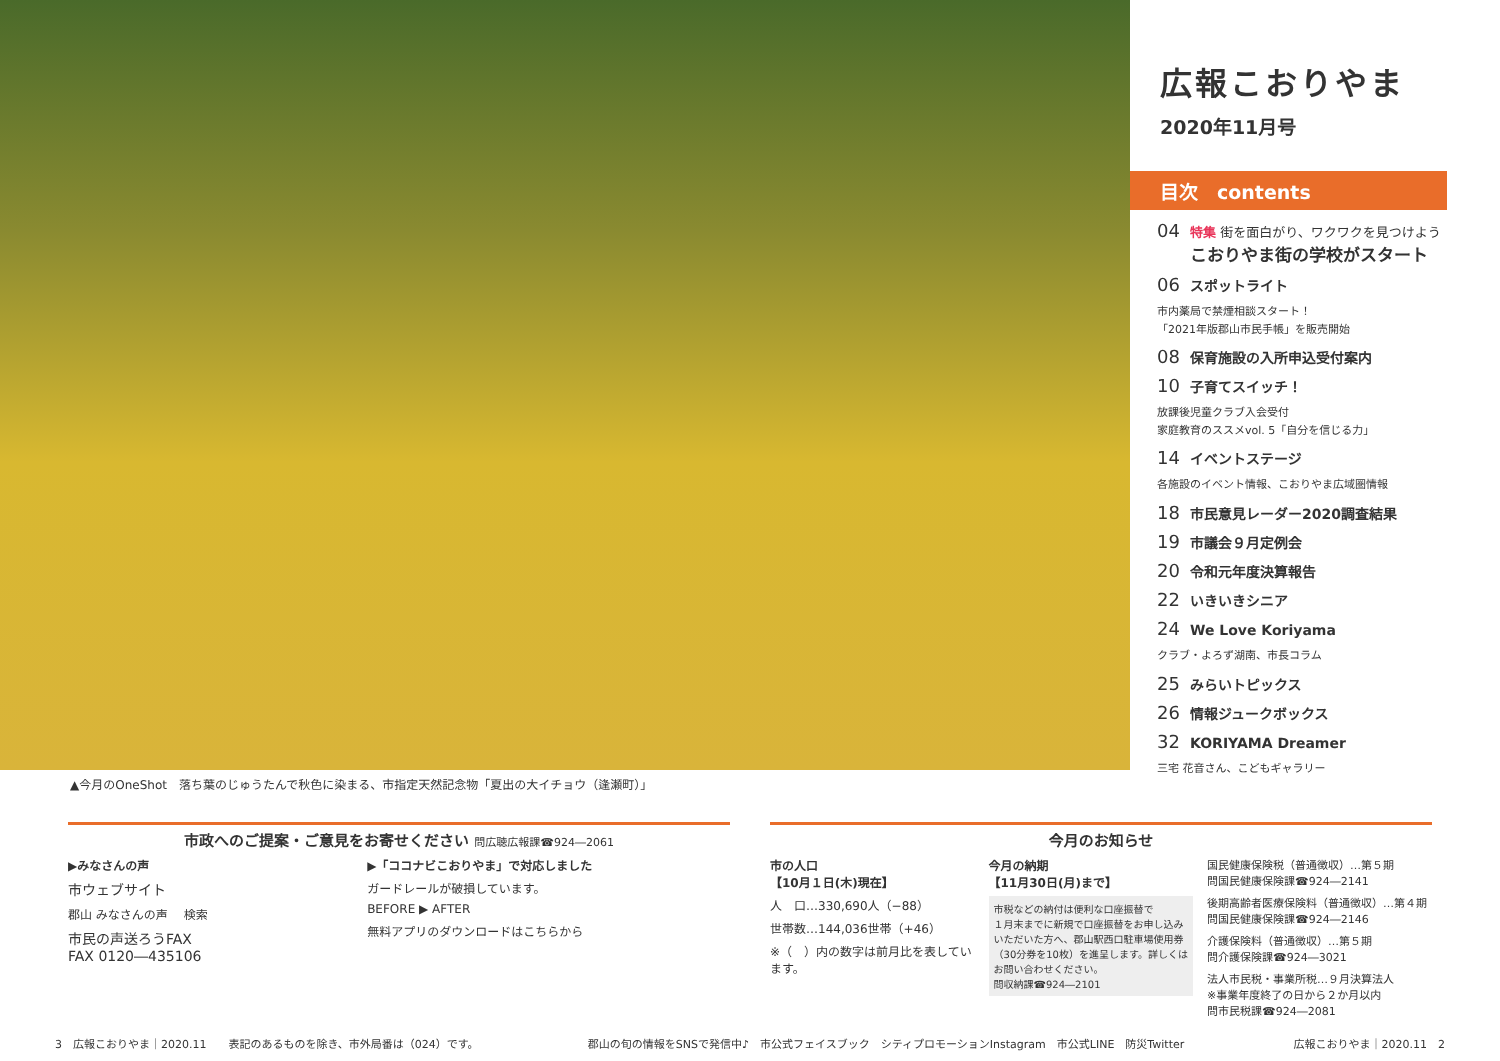広報こおりやま
2020年11月号
目次　contents
04 特集 街を面白がり、ワクワクを見つけよう
こおりやま街の学校がスタート
06 スポットライト
市内薬局で禁煙相談スタート！
「2021年版郡山市民手帳」を販売開始
08 保育施設の入所申込受付案内
10 子育てスイッチ！
放課後児童クラブ入会受付
家庭教育のススメvol. 5「自分を信じる力」
14 イベントステージ
各施設のイベント情報、こおりやま広域圏情報
18 市民意見レーダー2020調査結果
19 市議会９月定例会
20 令和元年度決算報告
22 いきいきシニア
24 We Love Koriyama
クラブ・よろず湖南、市長コラム
25 みらいトピックス
26 情報ジュークボックス
32 KORIYAMA Dreamer
三宅 花音さん、こどもギャラリー
▲今月のOneShot　落ち葉のじゅうたんで秋色に染まる、市指定天然記念物「夏出の大イチョウ（逢瀬町）」
市政へのご提案・ご意見をお寄せください 問広聴広報課☎924―2061
▶みなさんの声
市ウェブサイト
郡山 みなさんの声 　検索
市民の声送ろうFAX
FAX 0120―435106
▶「ココナビこおりやま」で対応しました
ガードレールが破損しています。
BEFORE ▶ AFTER
無料アプリのダウンロードはこちらから
今月のお知らせ
市の人口
【10月１日(木)現在】
人　口…330,690人（−88）
世帯数…144,036世帯（+46）
※（　）内の数字は前月比を表しています。
今月の納期
【11月30日(月)まで】
市税などの納付は便利な口座振替で
１月末までに新規で口座振替をお申し込みいただいた方へ、郡山駅西口駐車場使用券（30分券を10枚）を進呈します。詳しくはお問い合わせください。
問収納課☎924―2101
国民健康保険税（普通徴収）…第５期
問国民健康保険課☎924―2141
後期高齢者医療保険料（普通徴収）…第４期
問国民健康保険課☎924―2146
介護保険料（普通徴収）…第５期
問介護保険課☎924―3021
法人市民税・事業所税…９月決算法人
※事業年度終了の日から２か月以内
問市民税課☎924―2081
3　広報こおりやま｜2020.11　　表記のあるものを除き、市外局番は（024）です。 郡山の旬の情報をSNSで発信中♪　市公式フェイスブック　シティプロモーションInstagram　市公式LINE　防災Twitter 広報こおりやま｜2020.11　2